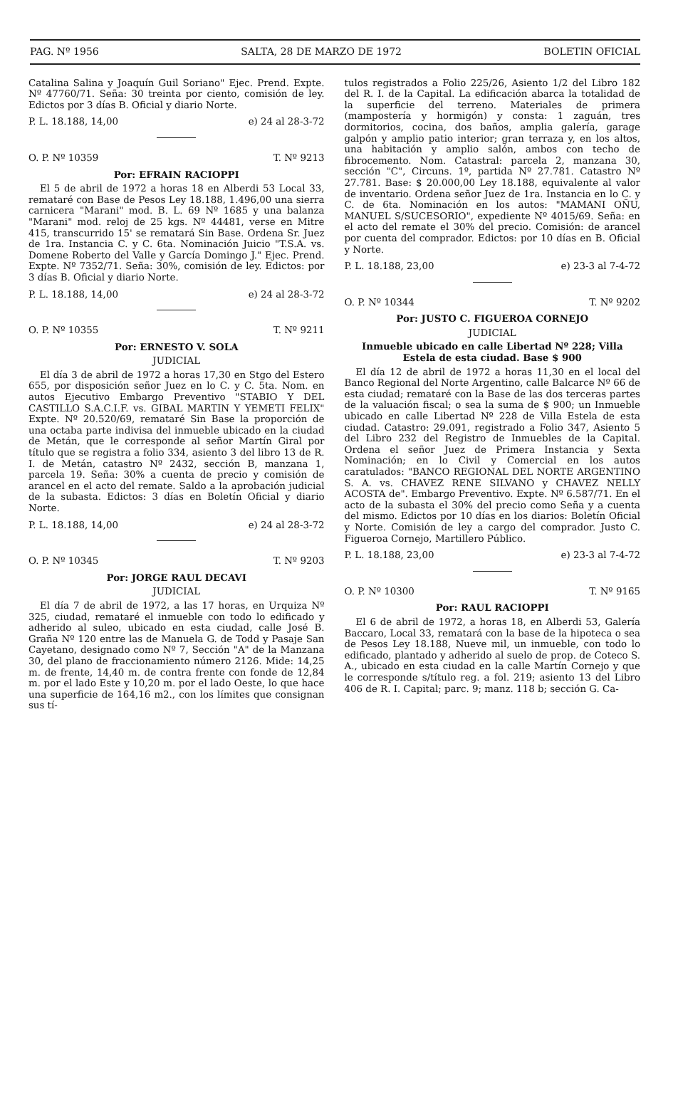PAG. Nº 1956 SALTA, 28 DE MARZO DE 1972 BOLETIN OFICIAL
Catalina Salina y Joaquín Guil Soriano" Ejec. Prend. Expte. Nº 47760/71. Seña: 30 treinta por ciento, comisión de ley. Edictos por 3 días B. Oficial y diario Norte.
P. L. 18.188, 14,00 e) 24 al 28-3-72
O. P. Nº 10359 T. Nº 9213
Por: EFRAIN RACIOPPI
El 5 de abril de 1972 a horas 18 en Alberdi 53 Local 33, remataré con Base de Pesos Ley 18.188, 1.496,00 una sierra carnicera "Marani" mod. B. L. 69 Nº 1685 y una balanza "Marani" mod. reloj de 25 kgs. Nº 44481, verse en Mitre 415, transcurrido 15' se rematará Sin Base. Ordena Sr. Juez de 1ra. Instancia C. y C. 6ta. Nominación Juicio "T.S.A. vs. Domene Roberto del Valle y García Domingo J." Ejec. Prend. Expte. Nº 7352/71. Seña: 30%, comisión de ley. Edictos: por 3 días B. Oficial y diario Norte.
P. L. 18.188, 14,00 e) 24 al 28-3-72
O. P. Nº 10355 T. Nº 9211
Por: ERNESTO V. SOLA
JUDICIAL
El día 3 de abril de 1972 a horas 17,30 en Stgo del Estero 655, por disposición señor Juez en lo C. y C. 5ta. Nom. en autos Ejecutivo Embargo Preventivo "STABIO Y DEL CASTILLO S.A.C.I.F. vs. GIBAL MARTIN Y YEMETI FELIX" Expte. Nº 20.520/69, remataré Sin Base la proporción de una octaba parte indivisa del inmueble ubicado en la ciudad de Metán, que le corresponde al señor Martín Giral por título que se registra a folio 334, asiento 3 del libro 13 de R. I. de Metán, catastro Nº 2432, sección B, manzana 1, parcela 19. Seña: 30% a cuenta de precio y comisión de arancel en el acto del remate. Saldo a la aprobación judicial de la subasta. Edictos: 3 días en Boletín Oficial y diario Norte.
P. L. 18.188, 14,00 e) 24 al 28-3-72
O. P. Nº 10345 T. Nº 9203
Por: JORGE RAUL DECAVI
JUDICIAL
El día 7 de abril de 1972, a las 17 horas, en Urquiza Nº 325, ciudad, remataré el inmueble con todo lo edificado y adherido al suleo, ubicado en esta ciudad, calle José B. Graña Nº 120 entre las de Manuela G. de Todd y Pasaje San Cayetano, designado como Nº 7, Sección "A" de la Manzana 30, del plano de fraccionamiento número 2126. Mide: 14,25 m. de frente, 14,40 m. de contra frente con fonde de 12,84 m. por el lado Este y 10,20 m. por el lado Oeste, lo que hace una superficie de 164,16 m2., con los límites que consignan sus tí-
tulos registrados a Folio 225/26, Asiento 1/2 del Libro 182 del R. I. de la Capital. La edificación abarca la totalidad de la superficie del terreno. Materiales de primera (mampostería y hormigón) y consta: 1 zaguán, tres dormitorios, cocina, dos baños, amplia galería, garage galpón y amplio patio interior; gran terraza y, en los altos, una habitación y amplio salón, ambos con techo de fibrocemento. Nom. Catastral: parcela 2, manzana 30, sección "C", Circuns. 1º, partida Nº 27.781. Catastro Nº 27.781. Base: $ 20.000,00 Ley 18.188, equivalente al valor de inventario. Ordena señor Juez de 1ra. Instancia en lo C. y C. de 6ta. Nominación en los autos: "MAMANI OÑU, MANUEL S/SUCESORIO", expediente Nº 4015/69. Seña: en el acto del remate el 30% del precio. Comisión: de arancel por cuenta del comprador. Edictos: por 10 días en B. Oficial y Norte.
P. L. 18.188, 23,00 e) 23-3 al 7-4-72
O. P. Nº 10344 T. Nº 9202
Por: JUSTO C. FIGUEROA CORNEJO
JUDICIAL
Inmueble ubicado en calle Libertad Nº 228; Villa Estela de esta ciudad. Base $ 900
El día 12 de abril de 1972 a horas 11,30 en el local del Banco Regional del Norte Argentino, calle Balcarce Nº 66 de esta ciudad; remataré con la Base de las dos terceras partes de la valuación fiscal; o sea la suma de $ 900; un Inmueble ubicado en calle Libertad Nº 228 de Villa Estela de esta ciudad. Catastro: 29.091, registrado a Folio 347, Asiento 5 del Libro 232 del Registro de Inmuebles de la Capital. Ordena el señor Juez de Primera Instancia y Sexta Nominación; en lo Civil y Comercial en los autos caratulados: "BANCO REGIONAL DEL NORTE ARGENTINO S. A. vs. CHAVEZ RENE SILVANO y CHAVEZ NELLY ACOSTA de". Embargo Preventivo. Expte. Nº 6.587/71. En el acto de la subasta el 30% del precio como Seña y a cuenta del mismo. Edictos por 10 días en los diarios: Boletín Oficial y Norte. Comisión de ley a cargo del comprador. Justo C. Figueroa Cornejo, Martillero Público.
P. L. 18.188, 23,00 e) 23-3 al 7-4-72
O. P. Nº 10300 T. Nº 9165
Por: RAUL RACIOPPI
El 6 de abril de 1972, a horas 18, en Alberdi 53, Galería Baccaro, Local 33, rematará con la base de la hipoteca o sea de Pesos Ley 18.188, Nueve mil, un inmueble, con todo lo edificado, plantado y adherido al suelo de prop. de Coteco S. A., ubicado en esta ciudad en la calle Martín Cornejo y que le corresponde s/título reg. a fol. 219; asiento 13 del Libro 406 de R. I. Capital; parc. 9; manz. 118 b; sección G. Ca-